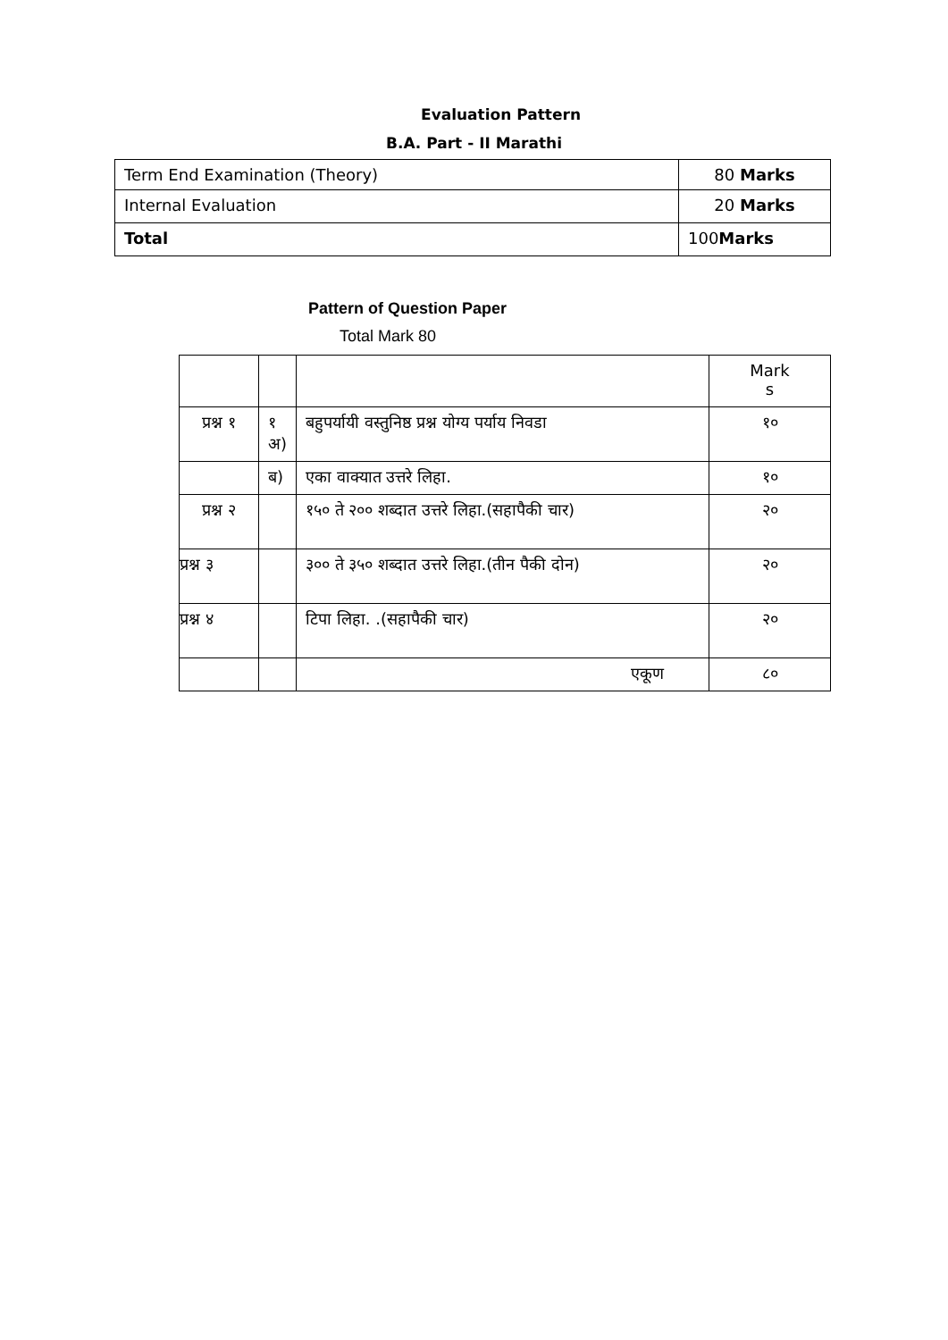Evaluation Pattern
B.A. Part - II Marathi
| Term End Examination (Theory) | 80 Marks |
| Internal Evaluation | 20 Marks |
| Total | 100 Marks |
Pattern of Question Paper
Total Mark 80
| | | | Mark s |
| प्रश्न १ | १ अ) | बहुपर्यायी वस्तुनिष्ठ प्रश्न योग्य पर्याय निवडा | १० |
| | ब) | एका वाक्यात उत्तरे लिहा. | १० |
| प्रश्न २ | | १५० ते २०० शब्दात उत्तरे लिहा.(सहापैकी चार) | २० |
| प्रश्न ३ | | ३०० ते ३५० शब्दात उत्तरे लिहा.(तीन पैकी दोन) | २० |
| प्रश्न ४ | | टिपा लिहा. .(सहापैकी चार) | २० |
| | | एकूण | ८० |